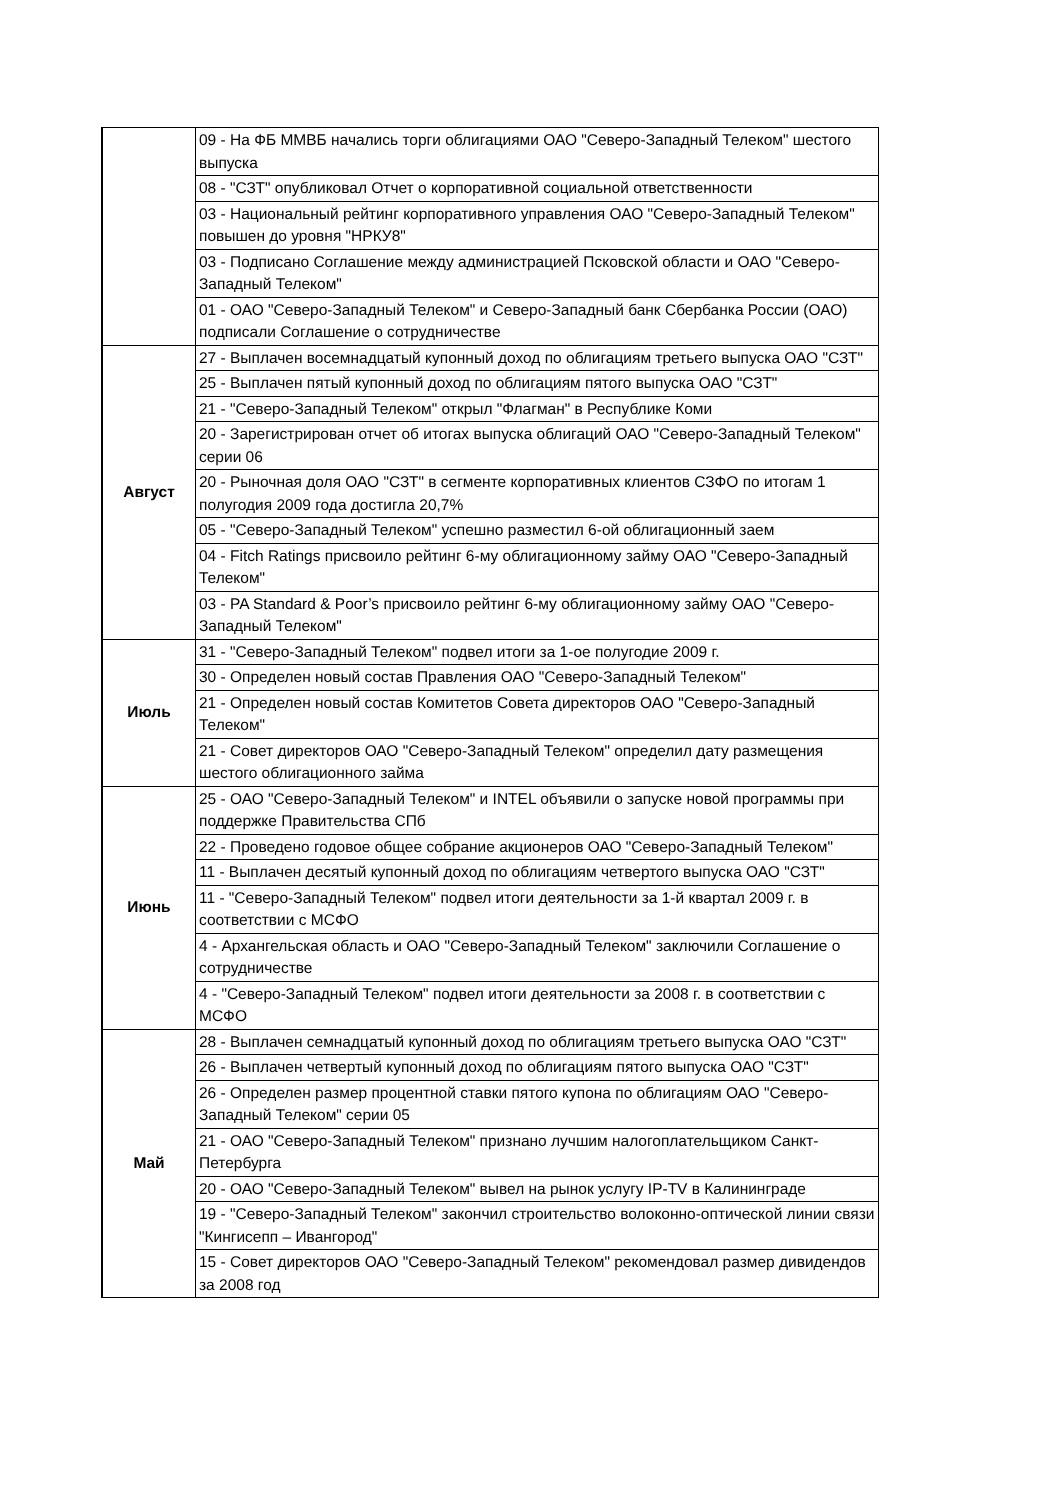| | 09 - На ФБ ММВБ начались торги облигациями ОАО "Северо-Западный Телеком" шестого выпуска |
| | 08 - "СЗТ" опубликовал Отчет о корпоративной социальной ответственности |
| | 03 - Национальный рейтинг корпоративного управления ОАО "Северо-Западный Телеком" повышен до уровня "НРКУ8" |
| | 03 - Подписано Соглашение между администрацией Псковской области и ОАО "Северо-Западный Телеком" |
| | 01 - ОАО "Северо-Западный Телеком" и Северо-Западный банк Сбербанка России (ОАО) подписали Соглашение о сотрудничестве |
| Август | 27 - Выплачен восемнадцатый купонный доход по облигациям третьего выпуска ОАО "СЗТ" |
| | 25 - Выплачен пятый купонный доход по облигациям пятого выпуска ОАО "СЗТ" |
| | 21 - "Северо-Западный Телеком" открыл "Флагман" в Республике Коми |
| | 20 - Зарегистрирован отчет об итогах выпуска облигаций ОАО "Северо-Западный Телеком" серии 06 |
| | 20 - Рыночная доля ОАО "СЗТ" в сегменте корпоративных клиентов СЗФО по итогам 1 полугодия 2009 года достигла 20,7% |
| | 05 - "Северо-Западный Телеком" успешно разместил 6-ой облигационный заем |
| | 04 - Fitch Ratings присвоило рейтинг 6-му облигационному займу ОАО "Северо-Западный Телеком" |
| | 03 - PA Standard & Poor’s присвоило рейтинг 6-му облигационному займу ОАО "Северо-Западный Телеком" |
| Июль | 31 - "Северо-Западный Телеком" подвел итоги за 1-ое полугодие 2009 г. |
| | 30 - Определен новый состав Правления ОАО "Северо-Западный Телеком" |
| | 21 - Определен новый состав Комитетов Совета директоров ОАО "Северо-Западный Телеком" |
| | 21 - Совет директоров ОАО "Северо-Западный Телеком" определил дату размещения шестого облигационного займа |
| Июнь | 25 - ОАО "Северо-Западный Телеком" и INTEL объявили о запуске новой программы при поддержке Правительства СПб |
| | 22 - Проведено годовое общее собрание акционеров ОАО "Северо-Западный Телеком" |
| | 11 - Выплачен десятый купонный доход по облигациям четвертого выпуска ОАО "СЗТ" |
| | 11 - "Северо-Западный Телеком" подвел итоги деятельности за 1-й квартал 2009 г. в соответствии с МСФО |
| | 4 - Архангельская область и ОАО "Северо-Западный Телеком" заключили Соглашение о сотрудничестве |
| | 4 - "Северо-Западный Телеком" подвел итоги деятельности за 2008 г. в соответствии с МСФО |
| Май | 28 - Выплачен семнадцатый купонный доход по облигациям третьего выпуска ОАО "СЗТ" |
| | 26 - Выплачен четвертый купонный доход по облигациям пятого выпуска ОАО "СЗТ" |
| | 26 - Определен размер процентной ставки пятого купона по облигациям ОАО "Северо-Западный Телеком" серии 05 |
| | 21 - ОАО "Северо-Западный Телеком" признано лучшим налогоплательщиком Санкт-Петербурга |
| | 20 - ОАО "Северо-Западный Телеком" вывел на рынок услугу IP-TV в Калининграде |
| | 19 - "Северо-Западный Телеком" закончил строительство волоконно-оптической линии связи "Кингисепп – Ивангород" |
| | 15 - Совет директоров ОАО "Северо-Западный Телеком" рекомендовал размер дивидендов за 2008 год |